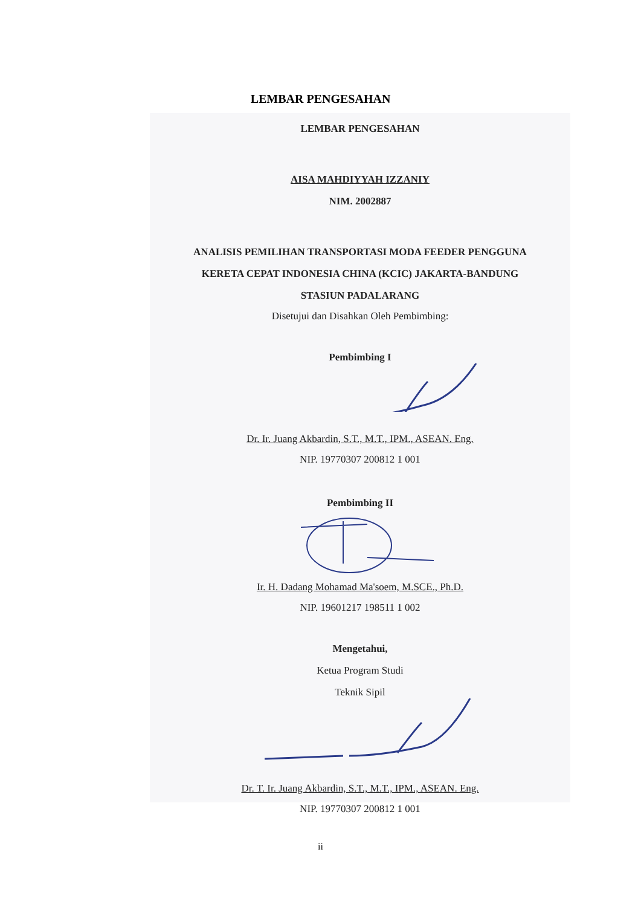LEMBAR PENGESAHAN
LEMBAR PENGESAHAN
AISA MAHDIYYAH IZZANIY
NIM. 2002887
ANALISIS PEMILIHAN TRANSPORTASI MODA FEEDER PENGGUNA
KERETA CEPAT INDONESIA CHINA (KCIC) JAKARTA-BANDUNG
STASIUN PADALARANG
Disetujui dan Disahkan Oleh Pembimbing:
Pembimbing I
Dr. Ir. Juang Akbardin, S.T., M.T., IPM., ASEAN. Eng.
NIP. 19770307 200812 1 001
Pembimbing II
Ir. H. Dadang Mohamad Ma'soem, M.SCE., Ph.D.
NIP. 19601217 198511 1 002
Mengetahui,
Ketua Program Studi
Teknik Sipil
Dr. T. Ir. Juang Akbardin, S.T., M.T., IPM., ASEAN. Eng.
NIP. 19770307 200812 1 001
ii